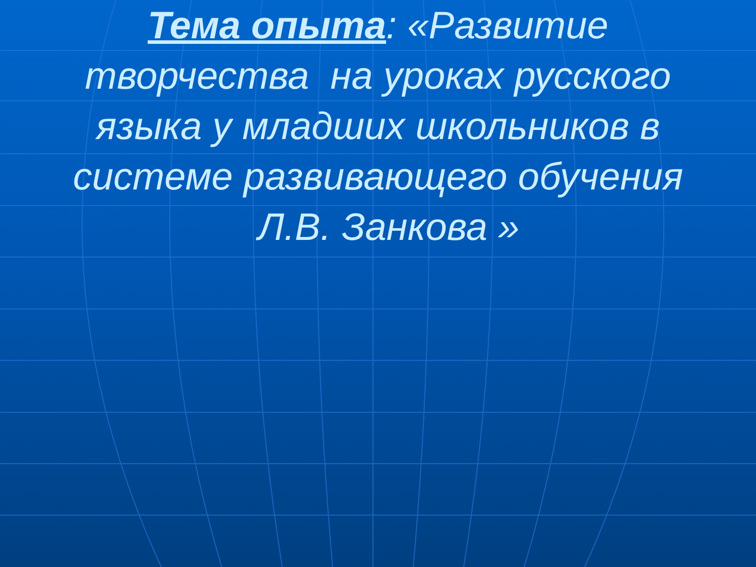Тема опыта: «Развитие творчества на уроках русского языка у младших школьников в системе развивающего обучения Л.В. Занкова »